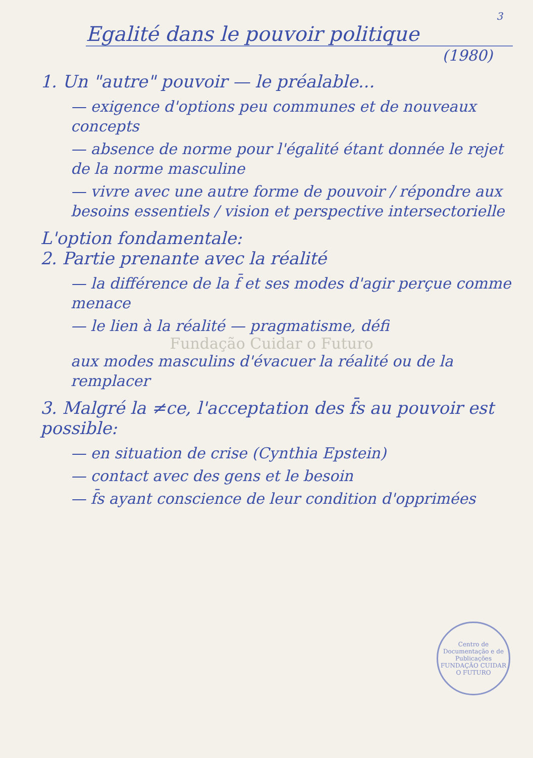3
Egalité dans le pouvoir politique
(1980)
1. Un "autre" pouvoir — le préalable...
— exigence d'options peu communes et de nouveaux concepts
— absence de norme pour l'égalité étant donnée le rejet de la norme masculine
— vivre avec une autre forme de pouvoir / répondre aux besoins essentiels / vision et perspective intersectorielle
L'option fondamentale:
2. Partie prenante avec la réalité
— la différence de la f̄ et ses modes d'agir perçue comme menace
— le lien à la réalité — pragmatisme, défi
Fundação Cuidar o Futuro
aux modes masculins d'évacuer la réalité ou de la remplacer
3. Malgré la ≠ce, l'acceptation des f̄s au pouvoir est possible:
— en situation de crise (Cynthia Epstein)
— contact avec des gens et le besoin
— f̄s ayant conscience de leur condition d'opprimées
Centro de Documentação e de Publicações
FUNDAÇÃO CUIDAR O FUTURO